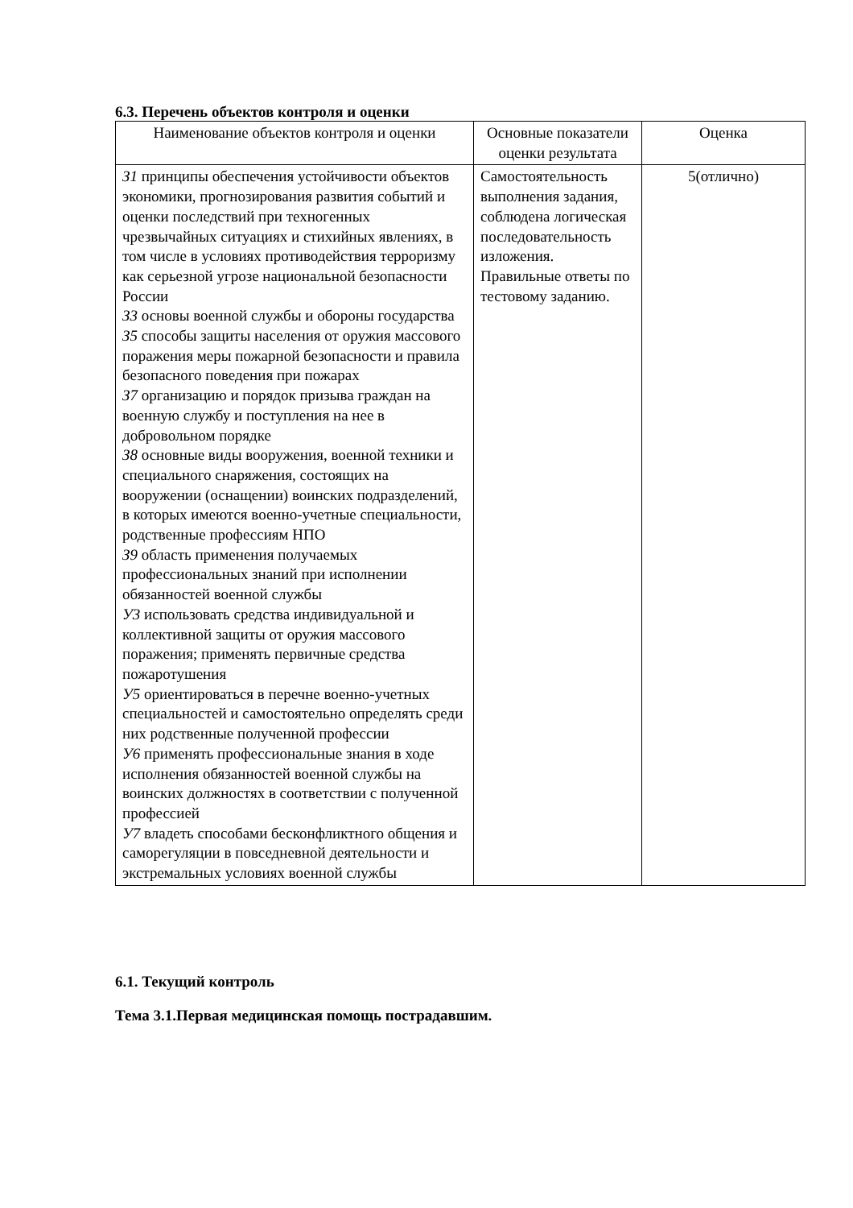6.3. Перечень объектов контроля и оценки
| Наименование объектов контроля и оценки | Основные показатели оценки результата | Оценка |
| З1 принципы обеспечения устойчивости объектов экономики, прогнозирования развития событий и оценки последствий при техногенных чрезвычайных ситуациях и стихийных явлениях, в том числе в условиях противодействия терроризму как серьезной угрозе национальной безопасности России З3 основы военной службы и обороны государства З5 способы защиты населения от оружия массового поражения меры пожарной безопасности и правила безопасного поведения при пожарах З7 организацию и порядок призыва граждан на военную службу и поступления на нее в добровольном порядке З8 основные виды вооружения, военной техники и специального снаряжения, состоящих на вооружении (оснащении) воинских подразделений, в которых имеются военно-учетные специальности, родственные профессиям НПО З9 область применения получаемых профессиональных знаний при исполнении обязанностей военной службы У3 использовать средства индивидуальной и коллективной защиты от оружия массового поражения; применять первичные средства пожаротушения У5 ориентироваться в перечне военно-учетных специальностей и самостоятельно определять среди них родственные полученной профессии У6 применять профессиональные знания в ходе исполнения обязанностей военной службы на воинских должностях в соответствии с полученной профессией У7 владеть способами бесконфликтного общения и саморегуляции в повседневной деятельности и экстремальных условиях военной службы | Самостоятельность выполнения задания, соблюдена логическая последовательность изложения. Правильные ответы по тестовому заданию. | 5(отлично) |
6.1. Текущий контроль
Тема 3.1.Первая медицинская помощь пострадавшим.